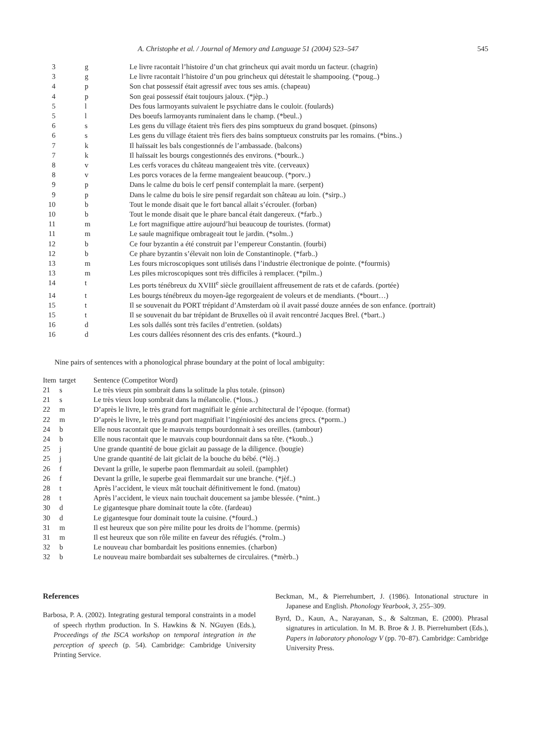A. Christophe et al. / Journal of Memory and Language 51 (2004) 523–547 545
| 3 | g | Le livre racontait l’histoire d’un chat grincheux qui avait mordu un facteur. (chagrin) |
| 3 | g | Le livre racontait l’histoire d’un pou grincheux qui détestait le shampooing. (*poug..) |
| 4 | p | Son chat possessif était agressif avec tous ses amis. (chapeau) |
| 4 | p | Son geai possessif était toujours jaloux. (*jèp..) |
| 5 | l | Des fous larmoyants suivaient le psychiatre dans le couloir. (foulards) |
| 5 | l | Des boeufs larmoyants ruminaient dans le champ. (*beul..) |
| 6 | s | Les gens du village étaient très fiers des pins somptueux du grand bosquet. (pinsons) |
| 6 | s | Les gens du village étaient très fiers des bains somptueux construits par les romains. (*bins..) |
| 7 | k | Il haïssait les bals congestionnés de l’ambassade. (balcons) |
| 7 | k | Il haïssait les bourgs congestionnés des environs. (*bourk..) |
| 8 | v | Les cerfs voraces du château mangeaient très vite. (cerveaux) |
| 8 | v | Les porcs voraces de la ferme mangeaient beaucoup. (*porv..) |
| 9 | p | Dans le calme du bois le cerf pensif contemplait la mare. (serpent) |
| 9 | p | Dans le calme du bois le sire pensif regardait son château au loin. (*sirp..) |
| 10 | b | Tout le monde disait que le fort bancal allait s’écrouler. (forban) |
| 10 | b | Tout le monde disait que le phare bancal était dangereux. (*farb..) |
| 11 | m | Le fort magnifique attire aujourd’hui beaucoup de touristes. (format) |
| 11 | m | Le saule magnifique ombrageait tout le jardin. (*solm..) |
| 12 | b | Ce four byzantin a été construit par l’empereur Constantin. (fourbi) |
| 12 | b | Ce phare byzantin s’élevait non loin de Constantinople. (*farb..) |
| 13 | m | Les fours microscopiques sont utilisés dans l’industrie électronique de pointe. (*fourmis) |
| 13 | m | Les piles microscopiques sont très difficiles à remplacer. (*pilm..) |
| 14 | t | Les ports ténébreux du XVIII<sup>e</sup> siècle grouillaient affreusement de rats et de cafards. (portée) |
| 14 | t | Les bourgs ténébreux du moyen-âge regorgeaient de voleurs et de mendiants. (*bourt…) |
| 15 | t | Il se souvenait du PORT trépidant d’Amsterdam où il avait passé douze années de son enfance. (portrait) |
| 15 | t | Il se souvenait du bar trépidant de Bruxelles où il avait rencontré Jacques Brel. (*bart..) |
| 16 | d | Les sols dallés sont très faciles d’entretien. (soldats) |
| 16 | d | Les cours dallées résonnent des cris des enfants. (*kourd..) |
Nine pairs of sentences with a phonological phrase boundary at the point of local ambiguity:
| Item | target | Sentence (Competitor Word) |
| --- | --- | --- |
| 21 | s | Le très vieux pin sombrait dans la solitude la plus totale. (pinson) |
| 21 | s | Le très vieux loup sombrait dans la mélancolie. (*lous..) |
| 22 | m | D’après le livre, le très grand fort magnifiait le génie architectural de l’époque. (format) |
| 22 | m | D’après le livre, le très grand port magnifiait l’ingéniosité des anciens grecs. (*porm..) |
| 24 | b | Elle nous racontait que le mauvais temps bourdonnait à ses oreilles. (tambour) |
| 24 | b | Elle nous racontait que le mauvais coup bourdonnait dans sa tête. (*koub..) |
| 25 | j | Une grande quantité de boue giclait au passage de la diligence. (bougie) |
| 25 | j | Une grande quantité de lait giclait de la bouche du bébé. (*lèj..) |
| 26 | f | Devant la grille, le superbe paon flemmardait au soleil. (pamphlet) |
| 26 | f | Devant la grille, le superbe geai flemmardait sur une branche. (*jèf..) |
| 28 | t | Après l’accident, le vieux mât touchait définitivement le fond. (matou) |
| 28 | t | Après l’accident, le vieux nain touchait doucement sa jambe blessée. (*nint..) |
| 30 | d | Le gigantesque phare dominait toute la côte. (fardeau) |
| 30 | d | Le gigantesque four dominait toute la cuisine. (*fourd..) |
| 31 | m | Il est heureux que son père milite pour les droits de l’homme. (permis) |
| 31 | m | Il est heureux que son rôle milite en faveur des réfugiés. (*rolm..) |
| 32 | b | Le nouveau char bombardait les positions ennemies. (charbon) |
| 32 | b | Le nouveau maire bombardait ses subalternes de circulaires. (*mèrb..) |
References
Barbosa, P. A. (2002). Integrating gestural temporal constraints in a model of speech rhythm production. In S. Hawkins & N. NGuyen (Eds.), Proceedings of the ISCA workshop on temporal integration in the perception of speech (p. 54). Cambridge: Cambridge University Printing Service.
Beckman, M., & Pierrehumbert, J. (1986). Intonational structure in Japanese and English. Phonology Yearbook, 3, 255–309.
Byrd, D., Kaun, A., Narayanan, S., & Saltzman, E. (2000). Phrasal signatures in articulation. In M. B. Broe & J. B. Pierrehumbert (Eds.), Papers in laboratory phonology V (pp. 70–87). Cambridge: Cambridge University Press.